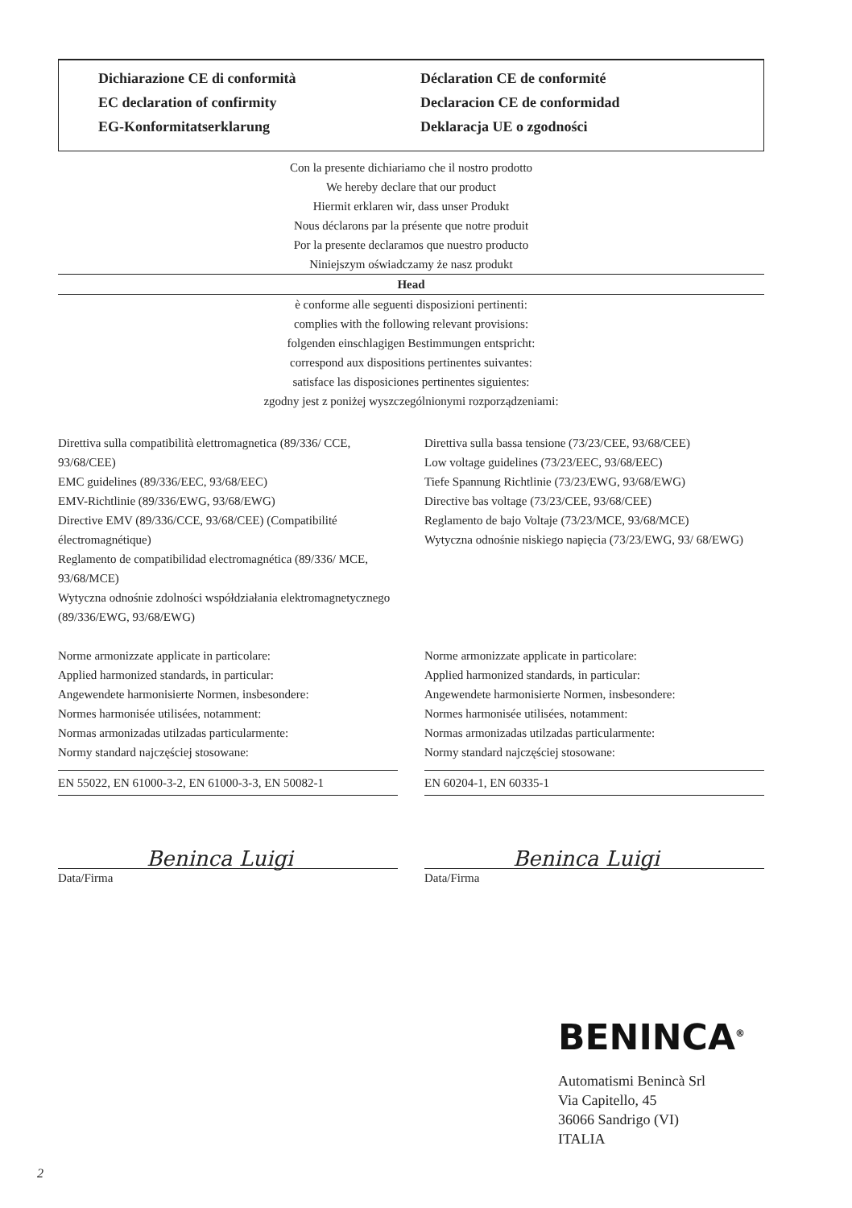Dichiarazione CE di conformità
EC declaration of confirmity
EG-Konformitatserklarung
Déclaration CE de conformité
Declaracion CE de conformidad
Deklaracja UE o zgodności
Con la presente dichiariamo che il nostro prodotto
We hereby declare that our product
Hiermit erklaren wir, dass unser Produkt
Nous déclarons par la présente que notre produit
Por la presente declaramos que nuestro producto
Niniejszym oświadczamy że nasz produkt
Head
è conforme alle seguenti disposizioni pertinenti:
complies with the following relevant provisions:
folgenden einschlagigen Bestimmungen entspricht:
correspond aux dispositions pertinentes suivantes:
satisface las disposiciones pertinentes siguientes:
zgodny jest z poniżej wyszczególnionymi rozporządzeniami:
Direttiva sulla compatibilità elettromagnetica (89/336/ CCE, 93/68/CEE)
EMC guidelines (89/336/EEC, 93/68/EEC)
EMV-Richtlinie (89/336/EWG, 93/68/EWG)
Directive EMV (89/336/CCE, 93/68/CEE) (Compatibilité électromagnétique)
Reglamento de compatibilidad electromagnética (89/336/ MCE, 93/68/MCE)
Wytyczna odnośnie zdolności współdziałania elektromagnetycznego (89/336/EWG, 93/68/EWG)
Norme armonizzate applicate in particolare:
Applied harmonized standards, in particular:
Angewendete harmonisierte Normen, insbesondere:
Normes harmonisée utilisées, notamment:
Normas armonizadas utilzadas particularmente:
Normy standard najczęściej stosowane:
EN 55022, EN 61000-3-2, EN 61000-3-3, EN 50082-1
Data/Firma
Beninca Luigi
Direttiva sulla bassa tensione (73/23/CEE, 93/68/CEE)
Low voltage guidelines (73/23/EEC, 93/68/EEC)
Tiefe Spannung Richtlinie (73/23/EWG, 93/68/EWG)
Directive bas voltage (73/23/CEE, 93/68/CEE)
Reglamento de bajo Voltaje (73/23/MCE, 93/68/MCE)
Wytyczna odnośnie niskiego napięcia (73/23/EWG, 93/ 68/EWG)
Norme armonizzate applicate in particolare:
Applied harmonized standards, in particular:
Angewendete harmonisierte Normen, insbesondere:
Normes harmonisée utilisées, notamment:
Normas armonizadas utilzadas particularmente:
Normy standard najczęściej stosowane:
EN 60204-1, EN 60335-1
Data/Firma
Beninca Luigi
BENINCA<sup>®</sup>
Automatismi Benincà Srl
Via Capitello, 45
36066 Sandrigo (VI)
ITALIA
2